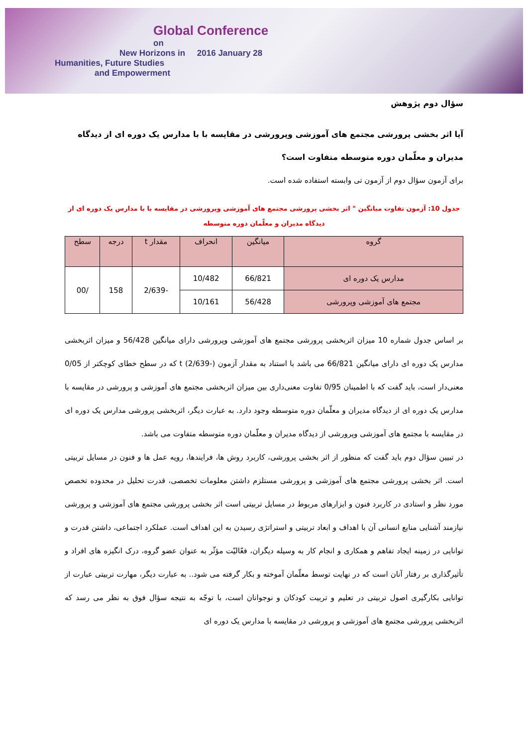Global Conference
on
New Horizons in 2016 January 28
Humanities, Future Studies
and Empowerment
سؤال دوم پژوهش
آیا اثر بخشی پرورشی مجتمع های آموزشی وپرورشی در مقایسه با با مدارس یک دوره ای از دیدگاه مدیران و معلّمان دوره متوسطه متفاوت است؟
برای آزمون سؤال دوم از آزمون تی وابسته استفاده شده است.
جدول 10: آزمون تفاوت میانگین " اثر بخشی پرورشی مجتمع های آموزشی وپرورشی در مقایسه با با مدارس یک دوره ای از دیدگاه مدیران و معلّمان دوره متوسطه
| گروه | میانگین | انحراف | مقدار t | درجه | سطح |
| --- | --- | --- | --- | --- | --- |
| مدارس یک دوره ای | 66/821 | 10/482 | -2/639 | 158 | /00 |
| مجتمع های آموزشی وپرورشی | 56/428 | 10/161 | | | |
بر اساس جدول شماره 10 میزان اثربخشی پرورشی مجتمع های آموزشی وپرورشی دارای میانگین 56/428 و میزان اثربخشی مدارس یک دوره ای دارای میانگین 66/821 می باشد با استناد به مقدار آزمون t (2/639-) که در سطح خطای کوچکتر از 0/05 معنی‌دار است، باید گفت که با اطمینان 0/95 تفاوت معنی‌داری بین میزان اثربخشی مجتمع های آموزشی و پرورشی در مقایسه با مدارس یک دوره ای از دیدگاه مدیران و معلّمان دوره متوسطه وجود دارد. به عبارت دیگر، اثربخشی پرورشی مدارس یک دوره ای در مقایسه با مجتمع های آموزشی وپرورشی از دیدگاه مدیران و معلّمان دوره متوسطه متفاوت می باشد.
در تبیین سؤال دوم باید گفت که منظور از اثر بخشی پرورشی، کاربرد روش ها، فرایندها، رویه عمل ها و فنون در مسایل تربیتی است. اثر بخشی پرورشی مجتمع های آموزشی و پرورشی مستلزم داشتن معلومات تخصصی، قدرت تحلیل در محدوده تخصص مورد نظر و استادی در کاربرد فنون و ابزارهای مربوط در مسایل تربیتی است اثر بخشی پرورشی مجتمع های آموزشی و پرورشی نیازمند آشنایی منابع انسانی آن با اهداف و ابعاد تربیتی و استراتژی رسیدن به این اهداف است. عملکرد اجتماعی، داشتن قدرت و توانایی در زمینه ایجاد تفاهم و همکاری و انجام کار به وسیله دیگران، فعّالیّت مؤثّر به عنوان عضو گروه، درک انگیزه های افراد و تأثیرگذاری بر رفتار آنان است که در نهایت توسط معلّمان آموخته و بکار گرفته می شود.. به عبارت دیگر، مهارت تربیتی عبارت از توانایی بکارگیری اصول تربیتی در تعلیم و تربیت کودکان و نوجوانان است، با توجّه به نتیجه سؤال فوق به نظر می رسد که اثربخشی پرورشی مجتمع های آموزشی و پرورشی در مقایسه با مدارس یک دوره ای